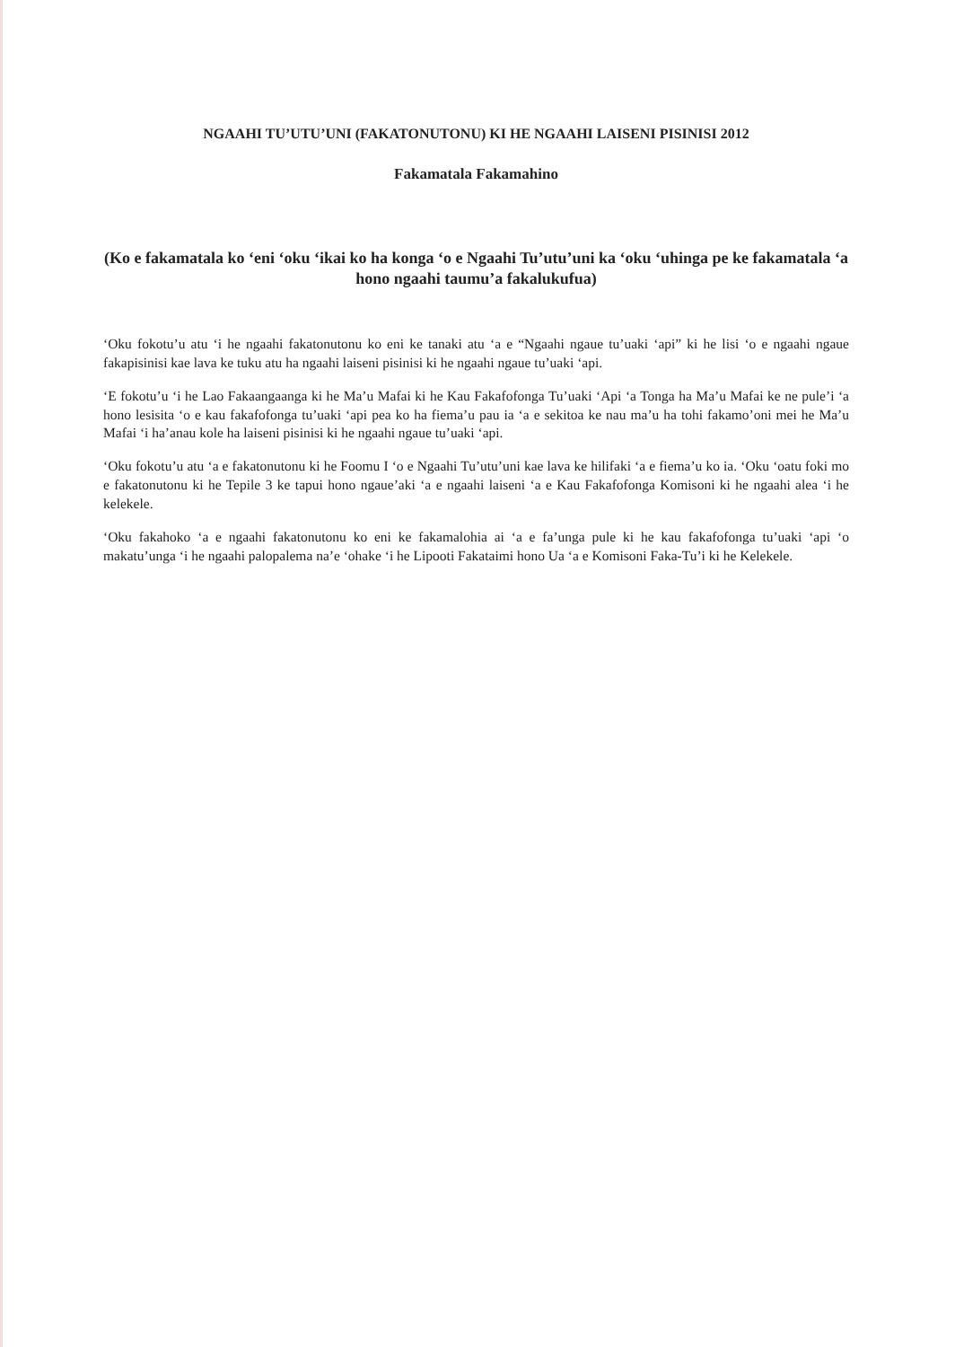NGAAHI TU’UTU’UNI (FAKATONUTONU) KI HE NGAAHI LAISENI PISINISI 2012
Fakamatala Fakamahino
(Ko e fakamatala ko ‘eni ‘oku ‘ikai ko ha konga ‘o e Ngaahi Tu’utu’uni ka ‘oku ‘uhinga pe ke fakamatala ‘a hono ngaahi taumu’a fakalukufua)
‘Oku fokotu’u atu ‘i he ngaahi fakatonutonu ko eni ke tanaki atu ‘a e “Ngaahi ngaue tu’uaki ‘api” ki he lisi ‘o e ngaahi ngaue fakapisinisi kae lava ke tuku atu ha ngaahi laiseni pisinisi ki he ngaahi ngaue tu’uaki ‘api.
‘E fokotu’u ‘i he Lao Fakaangaanga ki he Ma’u Mafai ki he Kau Fakafofonga Tu’uaki ‘Api ‘a Tonga ha Ma’u Mafai ke ne pule’i ‘a hono lesisita ‘o e kau fakafofonga tu’uaki ‘api pea ko ha fiema’u pau ia ‘a e sekitoa ke nau ma’u ha tohi fakamo’oni mei he Ma’u Mafai ‘i ha’anau kole ha laiseni pisinisi ki he ngaahi ngaue tu’uaki ‘api.
‘Oku fokotu’u atu ‘a e fakatonutonu ki he Foomu I ‘o e Ngaahi Tu’utu’uni kae lava ke hilifaki ‘a e fiema’u ko ia. ‘Oku ‘oatu foki mo e fakatonutonu ki he Tepile 3 ke tapui hono ngaue’aki ‘a e ngaahi laiseni ‘a e Kau Fakafofonga Komisoni ki he ngaahi alea ‘i he kelekele.
‘Oku fakahoko ‘a e ngaahi fakatonutonu ko eni ke fakamalohia ai ‘a e fa’unga pule ki he kau fakafofonga tu’uaki ‘api ‘o makatu’unga ‘i he ngaahi palopalema na’e ‘ohake ‘i he Lipooti Fakataimi hono Ua ‘a e Komisoni Faka-Tu’i ki he Kelekele.